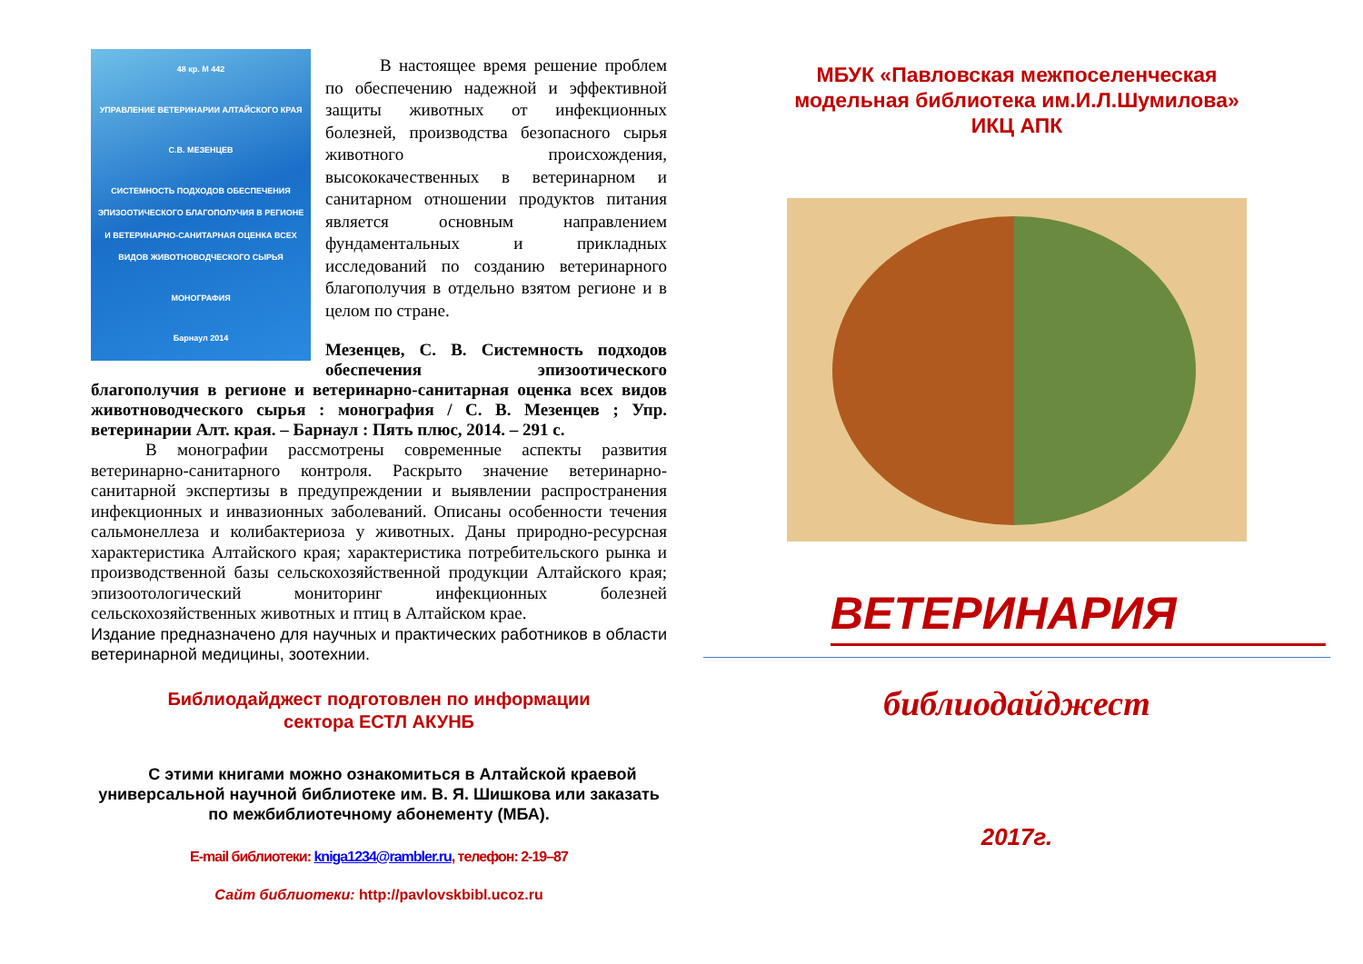48 кр. М 442
УПРАВЛЕНИЕ ВЕТЕРИНАРИИ АЛТАЙСКОГО КРАЯ
С.В. МЕЗЕНЦЕВ
СИСТЕМНОСТЬ ПОДХОДОВ ОБЕСПЕЧЕНИЯ ЭПИЗООТИЧЕСКОГО БЛАГОПОЛУЧИЯ В РЕГИОНЕ И ВЕТЕРИНАРНО-САНИТАРНАЯ ОЦЕНКА ВСЕХ ВИДОВ ЖИВОТНОВОДЧЕСКОГО СЫРЬЯ
МОНОГРАФИЯ
Барнаул 2014
В настоящее время решение проблем по обеспечению надежной и эффективной защиты животных от инфекционных болезней, производства безопасного сырья животного происхождения, высококачественных в ветеринарном и санитарном отношении продуктов питания является основным направлением фундаментальных и прикладных исследований по созданию ветеринарного благополучия в отдельно взятом регионе и в целом по стране.
Мезенцев, С. В. Системность подходов обеспечения эпизоотического благополучия в регионе и ветеринарно-санитарная оценка всех видов животноводческого сырья : монография / С. В. Мезенцев ; Упр. ветеринарии Алт. края. – Барнаул : Пять плюс, 2014. – 291 с.
В монографии рассмотрены современные аспекты развития ветеринарно-санитарного контроля. Раскрыто значение ветеринарно-санитарной экспертизы в предупреждении и выявлении распространения инфекционных и инвазионных заболеваний. Описаны особенности течения сальмонеллеза и колибактериоза у животных. Даны природно-ресурсная характеристика Алтайского края; характеристика потребительского рынка и производственной базы сельскохозяйственной продукции Алтайского края; эпизоотологический мониторинг инфекционных болезней сельскохозяйственных животных и птиц в Алтайском крае.
Издание предназначено для научных и практических работников в области ветеринарной медицины, зоотехнии.
Библиодайджест подготовлен по информации
сектора ЕСТЛ АКУНБ
С этими книгами можно ознакомиться в Алтайской краевой универсальной научной библиотеке им. В. Я. Шишкова или заказать по межбиблиотечному абонементу (МБА).
E-mail библиотеки: kniga1234@rambler.ru, телефон: 2-19–87
Сайт библиотеки: http://pavlovskbibl.ucoz.ru
МБУК «Павловская межпоселенческая
модельная библиотека им.И.Л.Шумилова»
ИКЦ АПК
ВЕТЕРИНАРИЯ
библиодайджест
2017г.